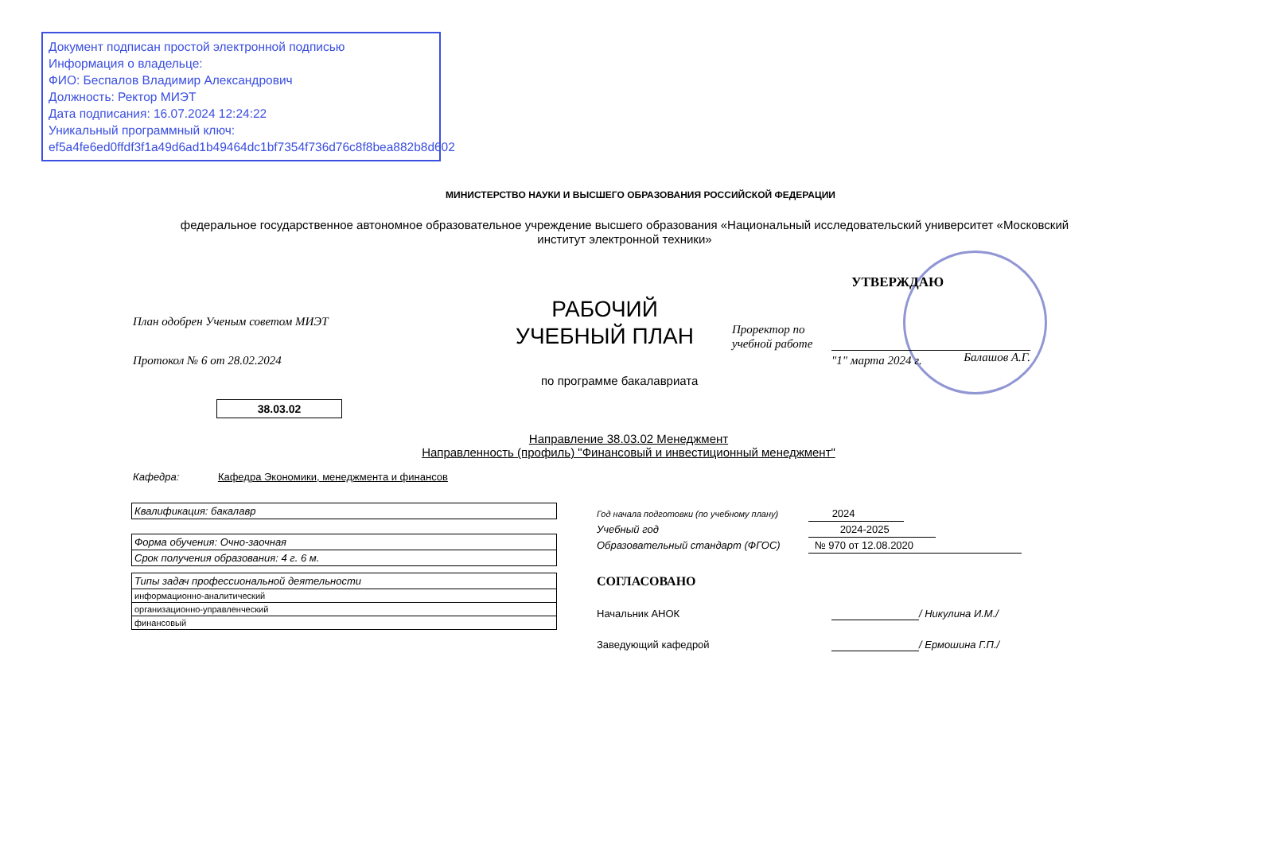Документ подписан простой электронной подписью
Информация о владельце:
ФИО: Беспалов Владимир Александрович
Должность: Ректор МИЭТ
Дата подписания: 16.07.2024 12:24:22
Уникальный программный ключ:
ef5a4fe6ed0ffdf3f1a49d6ad1b49464dc1bf7354f736d76c8f8bea882b8d602
МИНИСТЕРСТВО НАУКИ И ВЫСШЕГО ОБРАЗОВАНИЯ РОССИЙСКОЙ ФЕДЕРАЦИИ
федеральное государственное автономное образовательное учреждение высшего образования «Национальный исследовательский университет «Московский институт электронной техники»
УТВЕРЖДАЮ
План одобрен Ученым советом МИЭТ
РАБОЧИЙ УЧЕБНЫЙ ПЛАН
Проректор по
учебной работе
Балашов А.Г.
"1" марта 2024 г.
Протокол № 6 от 28.02.2024
по программе бакалавриата
38.03.02
Направление 38.03.02 Менеджмент
Направленность (профиль) "Финансовый и инвестиционный менеджмент"
Кафедра: Кафедра Экономики, менеджмента и финансов
| Квалификация: бакалавр |
| Форма обучения: Очно-заочная |
| Срок получения образования: 4 г. 6 м. |
| Типы задач профессиональной деятельности |
| информационно-аналитический |
| организационно-управленческий |
| финансовый |
Год начала подготовки (по учебному плану) 2024
Учебный год 2024-2025
Образовательный стандарт (ФГОС) № 970 от 12.08.2020
СОГЛАСОВАНО
Начальник АНОК / Никулина И.М./
Заведующий кафедрой / Ермошина Г.П./